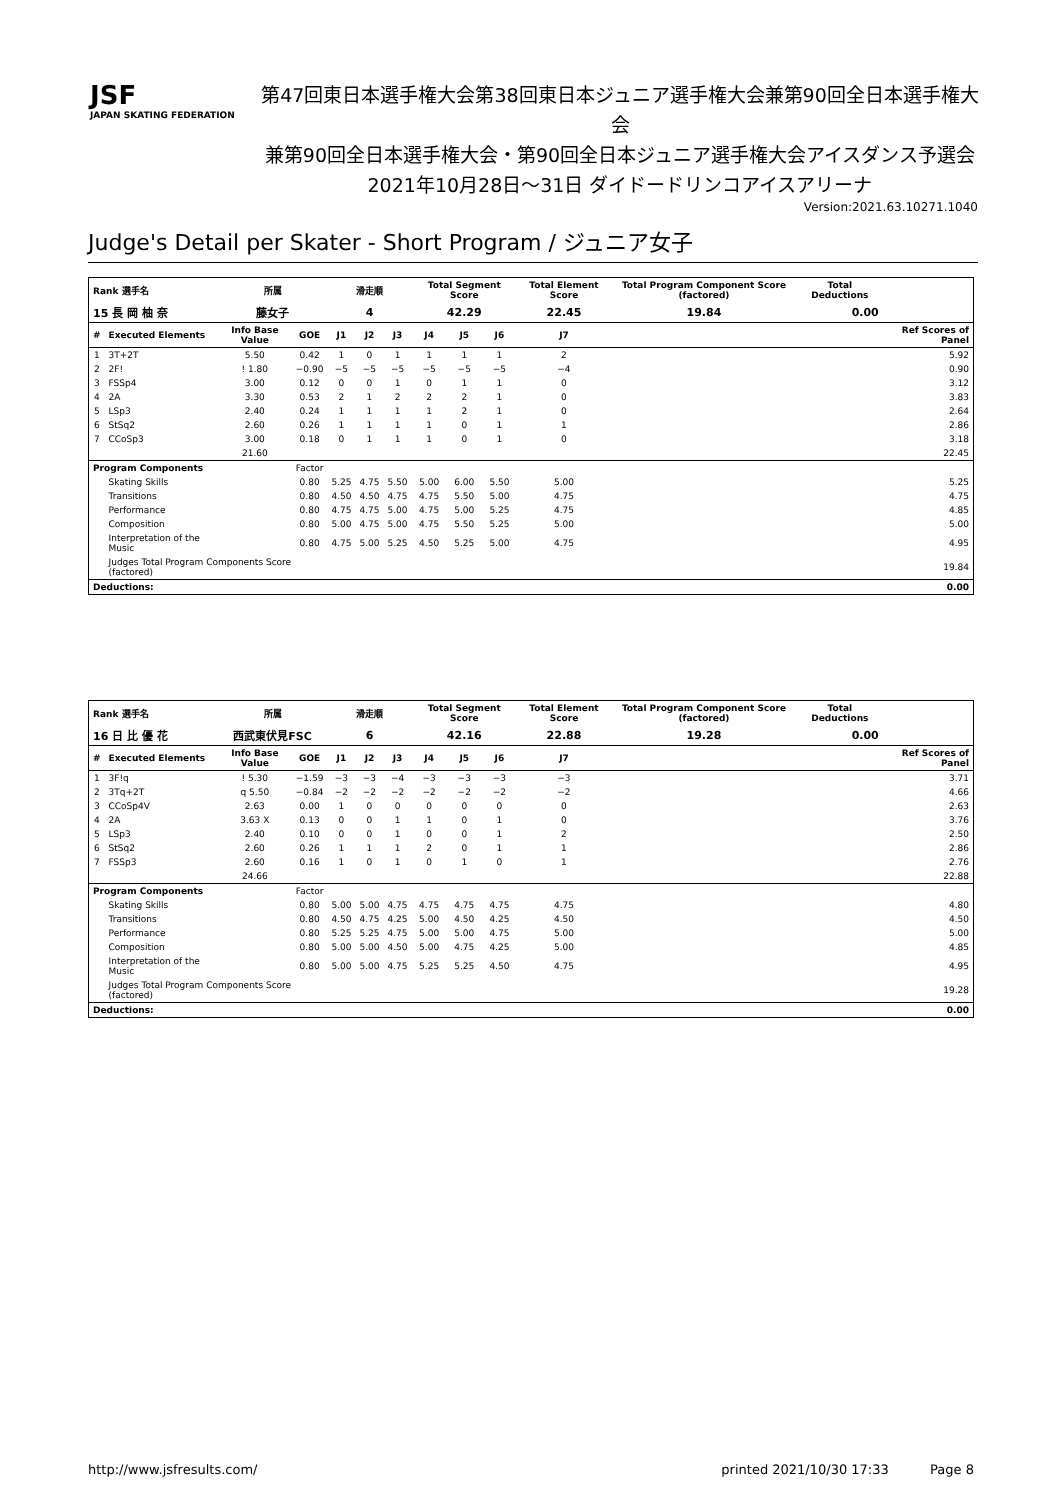JSF
JAPAN SKATING FEDERATION
第47回東日本選手権大会第38回東日本ジュニア選手権大会兼第90回全日本選手権大会
兼第90回全日本選手権大会・第90回全日本ジュニア選手権大会アイスダンス予選会
2021年10月28日～31日 ダイドードリンコアイスアリーナ
Version:2021.63.10271.1040
Judge's Detail per Skater - Short Program / ジュニア女子
| Rank 選手名 | | 所属 | | 滑走順 | | | Total Segment Score | | | Total Element Score | | Total Program Component Score (factored) | Total Deductions | |
| --- | --- | --- | --- | --- | --- | --- | --- | --- | --- | --- | --- | --- | --- | --- |
| 15 長 岡 柚 奈 | | 藤女子 | | 4 | | | 42.29 | | | 22.45 | | 19.84 | 0.00 | |
| # | Executed Elements | Info Base Value | GOE | J1 | J2 | J3 | J4 | J5 | J6 | J7 | | | | Ref Scores of Panel |
| 1 | 3T+2T | 5.50 | 0.42 | 1 | 0 | 1 | 1 | 1 | 1 | 2 | | | | 5.92 |
| 2 | 2F! | ! 1.80 | −0.90 | −5 | −5 | −5 | −5 | −5 | −5 | −4 | | | | 0.90 |
| 3 | FSSp4 | 3.00 | 0.12 | 0 | 0 | 1 | 0 | 1 | 1 | 0 | | | | 3.12 |
| 4 | 2A | 3.30 | 0.53 | 2 | 1 | 2 | 2 | 2 | 1 | 0 | | | | 3.83 |
| 5 | LSp3 | 2.40 | 0.24 | 1 | 1 | 1 | 1 | 2 | 1 | 0 | | | | 2.64 |
| 6 | StSq2 | 2.60 | 0.26 | 1 | 1 | 1 | 1 | 0 | 1 | 1 | | | | 2.86 |
| 7 | CCoSp3 | 3.00 | 0.18 | 0 | 1 | 1 | 1 | 0 | 1 | 0 | | | | 3.18 |
| | | 21.60 | | | | | | | | | | | | 22.45 |
| Program Components | | | Factor | | | | | | | | | | | |
| | Skating Skills | | 0.80 | 5.25 | 4.75 | 5.50 | 5.00 | 6.00 | 5.50 | 5.00 | | | | 5.25 |
| | Transitions | | 0.80 | 4.50 | 4.50 | 4.75 | 4.75 | 5.50 | 5.00 | 4.75 | | | | 4.75 |
| | Performance | | 0.80 | 4.75 | 4.75 | 5.00 | 4.75 | 5.00 | 5.25 | 4.75 | | | | 4.85 |
| | Composition | | 0.80 | 5.00 | 4.75 | 5.00 | 4.75 | 5.50 | 5.25 | 5.00 | | | | 5.00 |
| | Interpretation of the Music | | 0.80 | 4.75 | 5.00 | 5.25 | 4.50 | 5.25 | 5.00 | 4.75 | | | | 4.95 |
| | Judges Total Program Components Score (factored) | | | | | | | | | | | | | 19.84 |
| Deductions: | | | | | | | | | | | | | | 0.00 |
| Rank 選手名 | | 所属 | | 滑走順 | | | Total Segment Score | | | Total Element Score | | Total Program Component Score (factored) | Total Deductions | |
| --- | --- | --- | --- | --- | --- | --- | --- | --- | --- | --- | --- | --- | --- | --- |
| 16 日 比 優 花 | | 西武東伏見FSC | | 6 | | | 42.16 | | | 22.88 | | 19.28 | 0.00 | |
| # | Executed Elements | Info Base Value | GOE | J1 | J2 | J3 | J4 | J5 | J6 | J7 | | | | Ref Scores of Panel |
| 1 | 3F!q | ! 5.30 | −1.59 | −3 | −3 | −4 | −3 | −3 | −3 | −3 | | | | 3.71 |
| 2 | 3Tq+2T | q 5.50 | −0.84 | −2 | −2 | −2 | −2 | −2 | −2 | −2 | | | | 4.66 |
| 3 | CCoSp4V | 2.63 | 0.00 | 1 | 0 | 0 | 0 | 0 | 0 | 0 | | | | 2.63 |
| 4 | 2A | 3.63 X | 0.13 | 0 | 0 | 1 | 1 | 0 | 1 | 0 | | | | 3.76 |
| 5 | LSp3 | 2.40 | 0.10 | 0 | 0 | 1 | 0 | 0 | 1 | 2 | | | | 2.50 |
| 6 | StSq2 | 2.60 | 0.26 | 1 | 1 | 1 | 2 | 0 | 1 | 1 | | | | 2.86 |
| 7 | FSSp3 | 2.60 | 0.16 | 1 | 0 | 1 | 0 | 1 | 0 | 1 | | | | 2.76 |
| | | 24.66 | | | | | | | | | | | | 22.88 |
| Program Components | | | Factor | | | | | | | | | | | |
| | Skating Skills | | 0.80 | 5.00 | 5.00 | 4.75 | 4.75 | 4.75 | 4.75 | 4.75 | | | | 4.80 |
| | Transitions | | 0.80 | 4.50 | 4.75 | 4.25 | 5.00 | 4.50 | 4.25 | 4.50 | | | | 4.50 |
| | Performance | | 0.80 | 5.25 | 5.25 | 4.75 | 5.00 | 5.00 | 4.75 | 5.00 | | | | 5.00 |
| | Composition | | 0.80 | 5.00 | 5.00 | 4.50 | 5.00 | 4.75 | 4.25 | 5.00 | | | | 4.85 |
| | Interpretation of the Music | | 0.80 | 5.00 | 5.00 | 4.75 | 5.25 | 5.25 | 4.50 | 4.75 | | | | 4.95 |
| | Judges Total Program Components Score (factored) | | | | | | | | | | | | | 19.28 |
| Deductions: | | | | | | | | | | | | | | 0.00 |
http://www.jsfresults.com/ printed 2021/10/30 17:33 Page 8